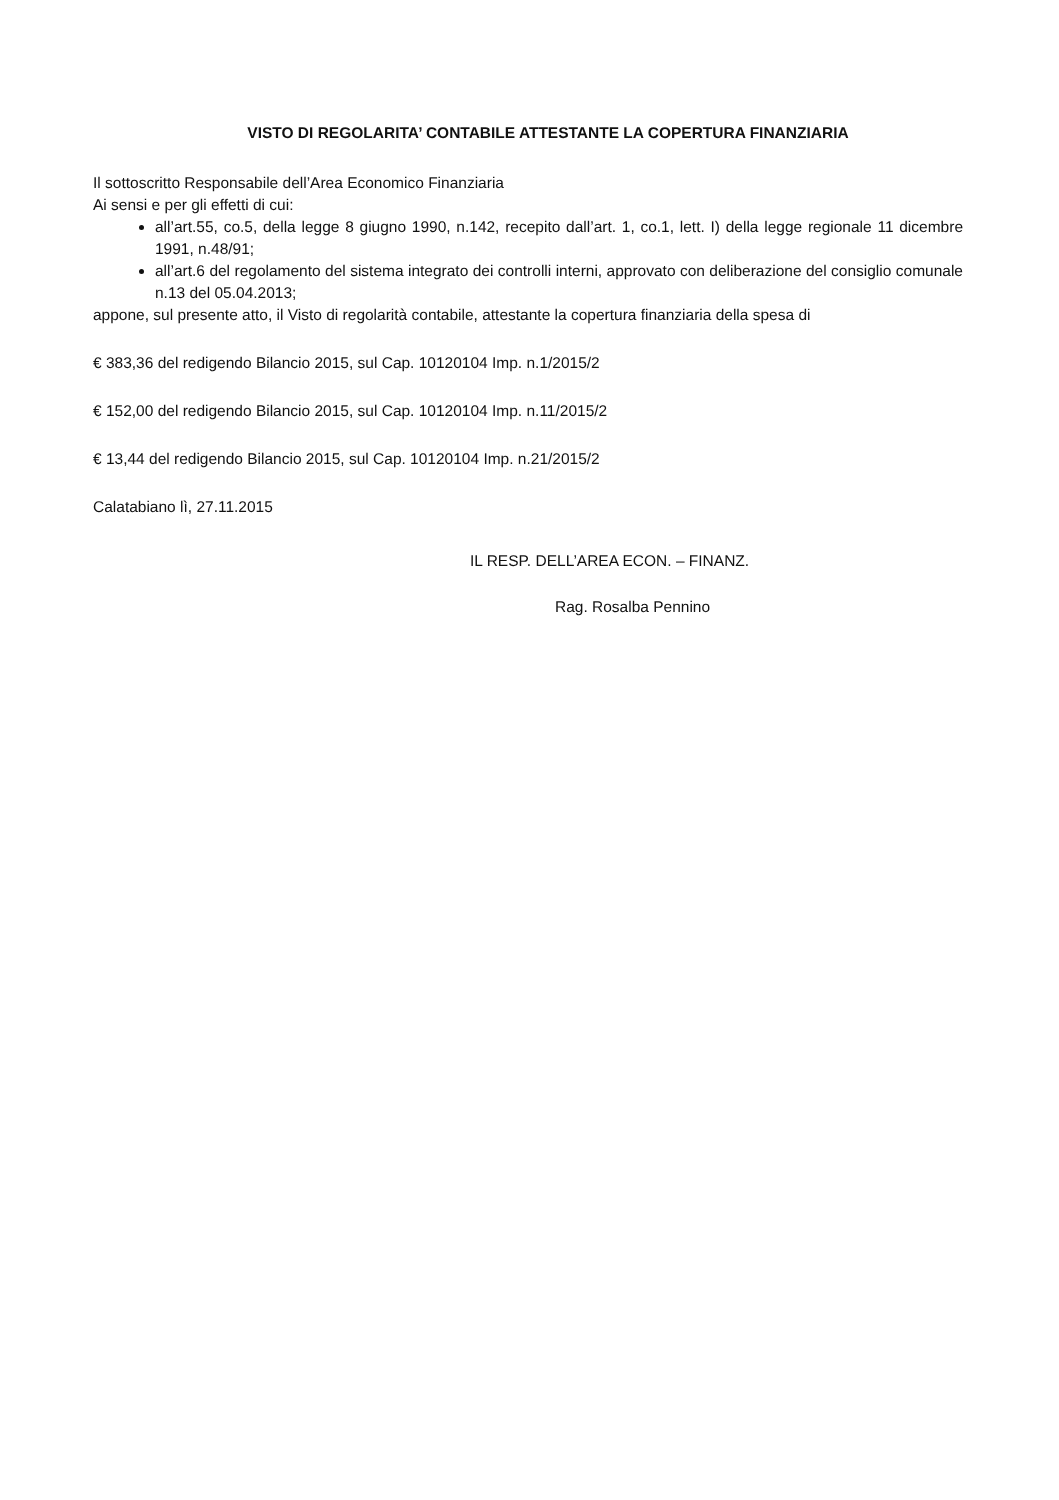VISTO DI REGOLARITA’ CONTABILE ATTESTANTE LA COPERTURA FINANZIARIA
Il sottoscritto Responsabile dell’Area Economico Finanziaria
Ai sensi e per gli effetti di cui:
all’art.55, co.5, della legge 8 giugno 1990, n.142, recepito dall’art. 1, co.1, lett. I) della legge regionale 11 dicembre 1991, n.48/91;
all’art.6 del regolamento del sistema integrato dei controlli interni, approvato con deliberazione del consiglio comunale n.13 del 05.04.2013;
appone, sul presente atto, il Visto di regolarità contabile, attestante la copertura finanziaria della spesa di
€ 383,36 del redigendo Bilancio 2015, sul Cap. 10120104 Imp. n.1/2015/2
€ 152,00 del redigendo Bilancio 2015, sul Cap. 10120104 Imp. n.11/2015/2
€ 13,44 del redigendo Bilancio 2015, sul Cap. 10120104 Imp. n.21/2015/2
Calatabiano lì, 27.11.2015
IL RESP. DELL’AREA ECON. – FINANZ.
Rag. Rosalba Pennino